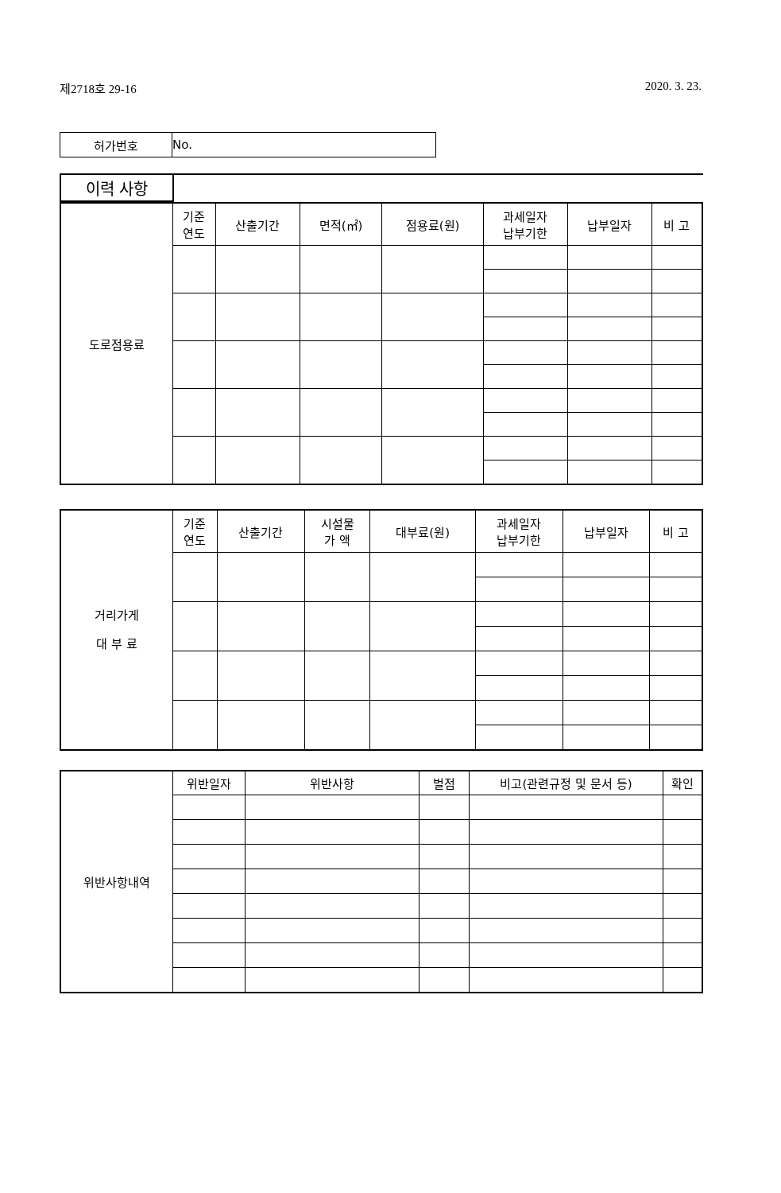제2718호 29-16 2020. 3. 23.
| 허가번호 | No. |
| 이력 사항 | |
| 도로점용료 | 기준 연도 | 산출기간 | 면적(㎡) | 점용료(원) | 과세일자 납부기한 | 납부일자 | 비 고 |
| 거리가게 대 부 료 | 기준 연도 | 산출기간 | 시설물 가 액 | 대부료(원) | 과세일자 납부기한 | 납부일자 | 비 고 |
| 위반사항내역 | 위반일자 | 위반사항 | 벌점 | 비고(관련규정 및 문서 등) | 확인 |